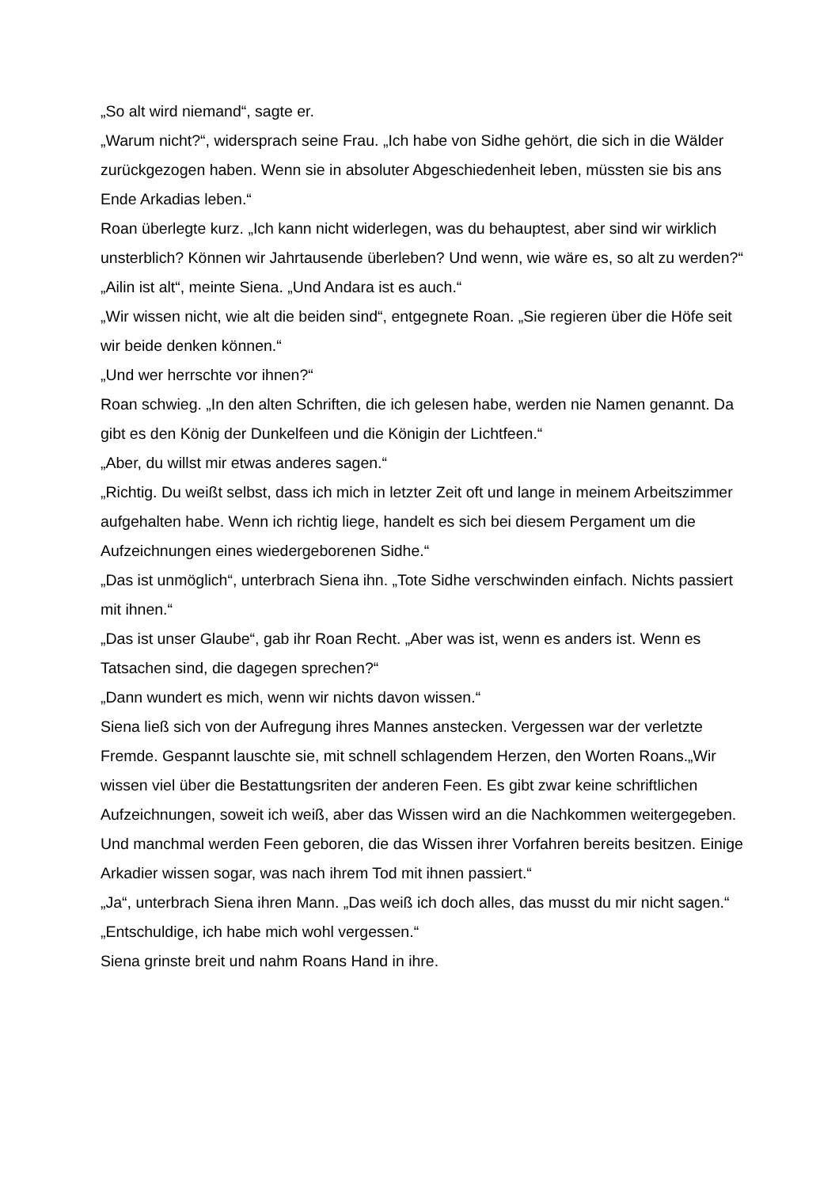„So alt wird niemand“, sagte er.
„Warum nicht?“, widersprach seine Frau. „Ich habe von Sidhe gehört, die sich in die Wälder zurückgezogen haben. Wenn sie in absoluter Abgeschiedenheit leben, müssten sie bis ans Ende Arkadias leben.“
Roan überlegte kurz. „Ich kann nicht widerlegen, was du behauptest, aber sind wir wirklich unsterblich? Können wir Jahrtausende überleben? Und wenn, wie wäre es, so alt zu werden?“
„Ailin ist alt“, meinte Siena. „Und Andara ist es auch.“
„Wir wissen nicht, wie alt die beiden sind“, entgegnete Roan. „Sie regieren über die Höfe seit wir beide denken können.“
„Und wer herrschte vor ihnen?“
Roan schwieg. „In den alten Schriften, die ich gelesen habe, werden nie Namen genannt. Da gibt es den König der Dunkelfeen und die Königin der Lichtfeen.“
„Aber, du willst mir etwas anderes sagen.“
„Richtig. Du weißt selbst, dass ich mich in letzter Zeit oft und lange in meinem Arbeitszimmer aufgehalten habe. Wenn ich richtig liege, handelt es sich bei diesem Pergament um die Aufzeichnungen eines wiedergeborenen Sidhe.“
„Das ist unmöglich“, unterbrach Siena ihn. „Tote Sidhe verschwinden einfach. Nichts passiert mit ihnen.“
„Das ist unser Glaube“, gab ihr Roan Recht. „Aber was ist, wenn es anders ist. Wenn es Tatsachen sind, die dagegen sprechen?“
„Dann wundert es mich, wenn wir nichts davon wissen.“
Siena ließ sich von der Aufregung ihres Mannes anstecken. Vergessen war der verletzte Fremde. Gespannt lauschte sie, mit schnell schlagendem Herzen, den Worten Roans.„Wir wissen viel über die Bestattungsriten der anderen Feen. Es gibt zwar keine schriftlichen Aufzeichnungen, soweit ich weiß, aber das Wissen wird an die Nachkommen weitergegeben. Und manchmal werden Feen geboren, die das Wissen ihrer Vorfahren bereits besitzen. Einige Arkadier wissen sogar, was nach ihrem Tod mit ihnen passiert.“
„Ja“, unterbrach Siena ihren Mann. „Das weiß ich doch alles, das musst du mir nicht sagen.“
„Entschuldige, ich habe mich wohl vergessen.“
Siena grinste breit und nahm Roans Hand in ihre.